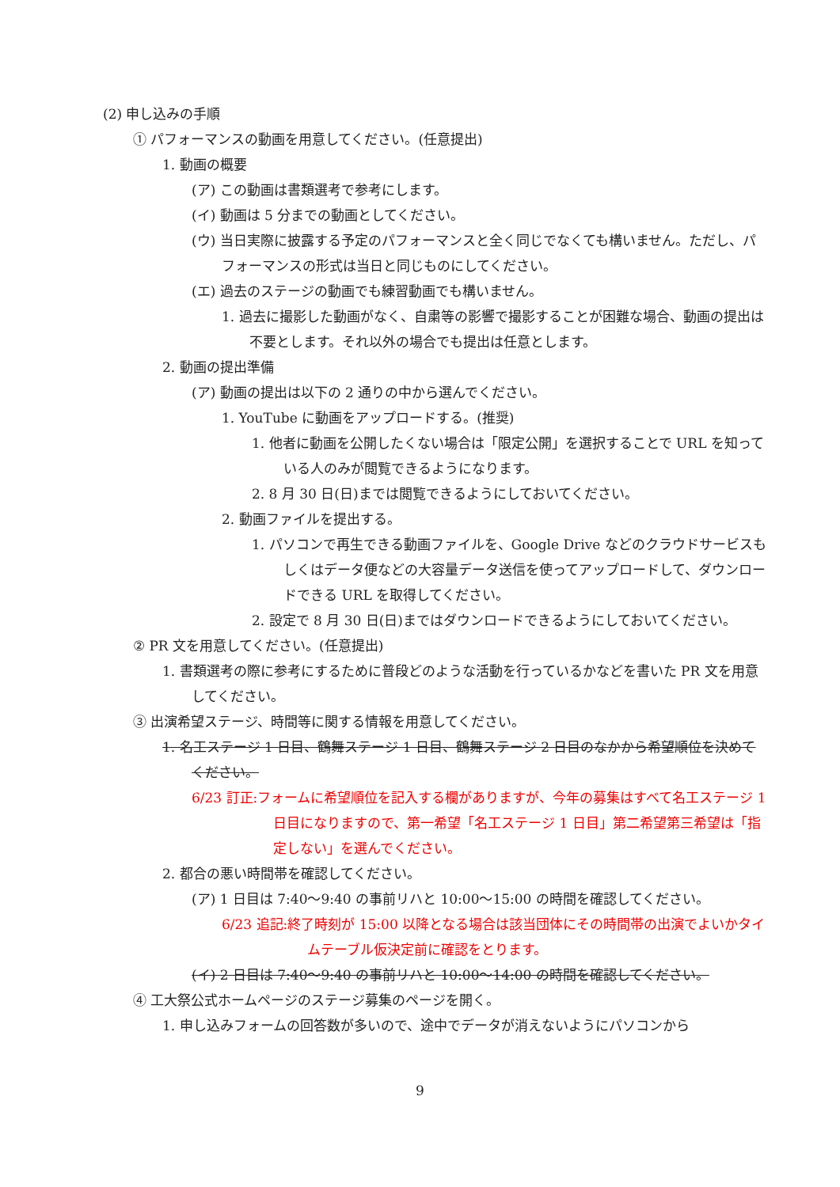(2) 申し込みの手順
① パフォーマンスの動画を用意してください。(任意提出)
1. 動画の概要
(ア) この動画は書類選考で参考にします。
(イ) 動画は 5 分までの動画としてください。
(ウ) 当日実際に披露する予定のパフォーマンスと全く同じでなくても構いません。ただし、パフォーマンスの形式は当日と同じものにしてください。
(エ) 過去のステージの動画でも練習動画でも構いません。
1. 過去に撮影した動画がなく、自粛等の影響で撮影することが困難な場合、動画の提出は不要とします。それ以外の場合でも提出は任意とします。
2. 動画の提出準備
(ア) 動画の提出は以下の 2 通りの中から選んでください。
1. YouTube に動画をアップロードする。(推奨)
1. 他者に動画を公開したくない場合は「限定公開」を選択することで URL を知っている人のみが閲覧できるようになります。
2. 8 月 30 日(日)までは閲覧できるようにしておいてください。
2. 動画ファイルを提出する。
1. パソコンで再生できる動画ファイルを、Google Drive などのクラウドサービスもしくはデータ便などの大容量データ送信を使ってアップロードして、ダウンロードできる URL を取得してください。
2. 設定で 8 月 30 日(日)まではダウンロードできるようにしておいてください。
② PR 文を用意してください。(任意提出)
1. 書類選考の際に参考にするために普段どのような活動を行っているかなどを書いた PR 文を用意してください。
③ 出演希望ステージ、時間等に関する情報を用意してください。
1. 名工ステージ 1 日目、鶴舞ステージ 1 日目、鶴舞ステージ 2 日目のなかから希望順位を決めてください。
6/23 訂正:フォームに希望順位を記入する欄がありますが、今年の募集はすべて名工ステージ 1 日目になりますので、第一希望「名工ステージ 1 日目」第二希望第三希望は「指定しない」を選んでください。
2. 都合の悪い時間帯を確認してください。
(ア) 1 日目は 7:40〜9:40 の事前リハと 10:00〜15:00 の時間を確認してください。
6/23 追記:終了時刻が 15:00 以降となる場合は該当団体にその時間帯の出演でよいかタイムテーブル仮決定前に確認をとります。
(イ) 2 日目は 7:40〜9:40 の事前リハと 10:00〜14:00 の時間を確認してください。
④ 工大祭公式ホームページのステージ募集のページを開く。
1. 申し込みフォームの回答数が多いので、途中でデータが消えないようにパソコンから
9